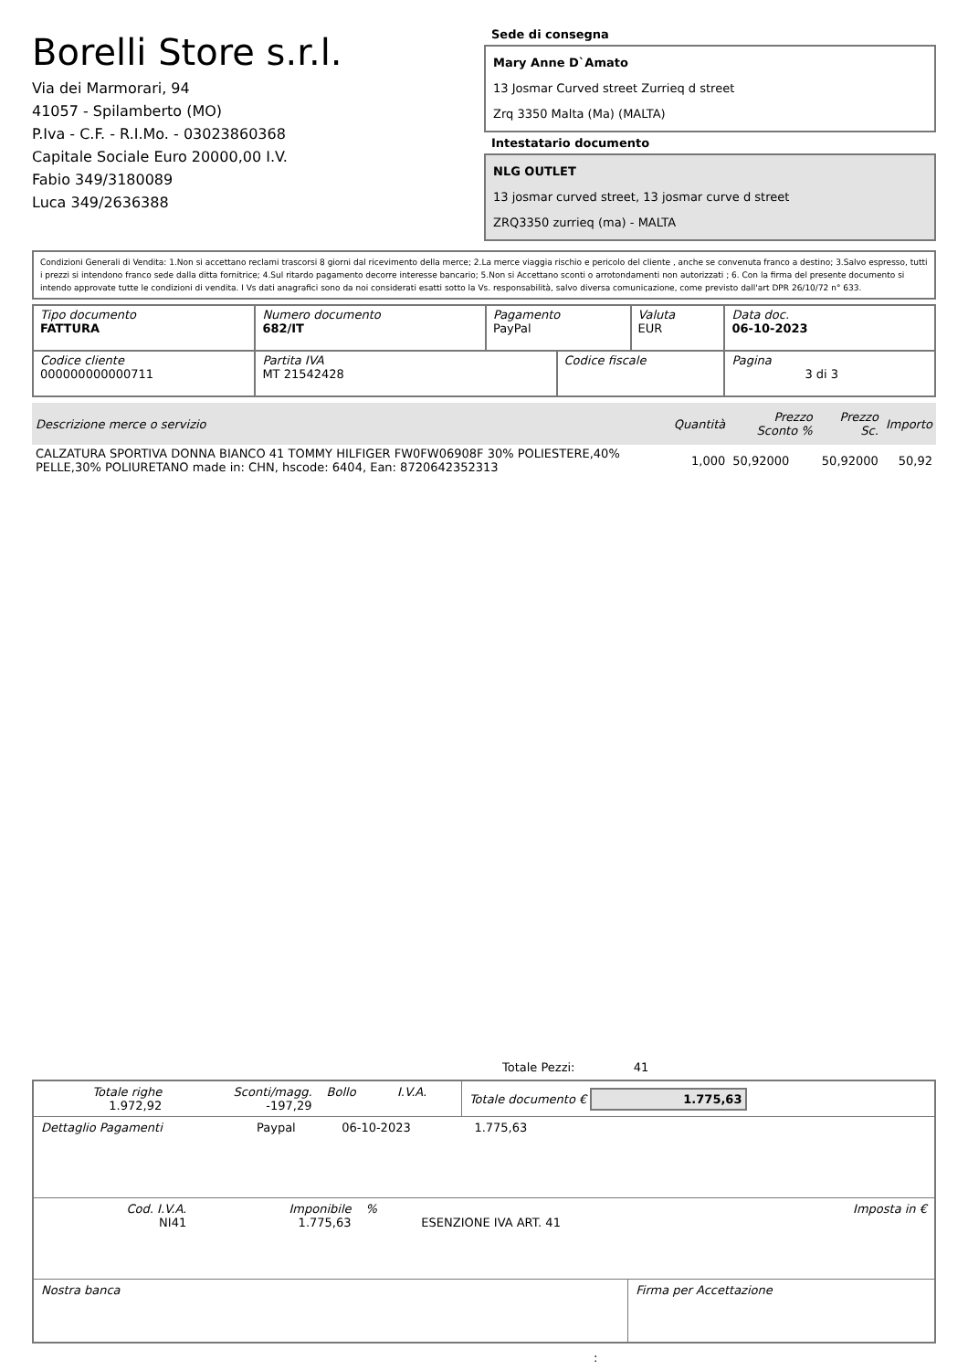Borelli Store s.r.l.
Via dei Marmorari, 94
41057 - Spilamberto (MO)
P.Iva - C.F. - R.I.Mo. - 03023860368
Capitale Sociale Euro 20000,00 I.V.
Fabio 349/3180089
Luca 349/2636388
Sede di consegna
Mary Anne D`Amato
13 Josmar Curved street Zurrieq d street
Zrq 3350 Malta (Ma) (MALTA)
Intestatario documento
NLG OUTLET
13 josmar curved street, 13 josmar curve d street
ZRQ3350 zurrieq (ma) - MALTA
Condizioni Generali di Vendita: 1.Non si accettano reclami trascorsi 8 giorni dal ricevimento della merce; 2.La merce viaggia rischio e pericolo del cliente , anche se convenuta franco a destino; 3.Salvo espresso, tutti i prezzi si intendono franco sede dalla ditta fornitrice; 4.Sul ritardo pagamento decorre interesse bancario; 5.Non si Accettano sconti o arrotondamenti non autorizzati ; 6. Con la firma del presente documento si intendo approvate tutte le condizioni di vendita. I Vs dati anagrafici sono da noi considerati esatti sotto la Vs. responsabilità, salvo diversa comunicazione, come previsto dall'art DPR 26/10/72 n° 633.
| Tipo documento FATTURA | Numero documento 682/IT | Pagamento PayPal | | Valuta EUR | Data doc. 06-10-2023 |
| Codice cliente 000000000000711 | Partita IVA MT 21542428 | | Codice fiscale | | Pagina 3 di 3 |
| Descrizione merce o servizio | Quantità | Prezzo Sconto % | Prezzo Sc. | Importo |
| --- | --- | --- | --- | --- |
| CALZATURA SPORTIVA DONNA BIANCO 41 TOMMY HILFIGER FW0FW06908F 30% POLIESTERE,40% PELLE,30% POLIURETANO made in: CHN, hscode: 6404, Ean: 8720642352313 | 1,000 | 50,92000 | 50,92000 | 50,92 |
Totale Pezzi: 41
| Totale righe 1.972,92 | Sconti/magg. -197,29 | Bollo | I.V.A. | Totale documento € 1.775,63 |
| Dettaglio Pagamenti | Paypal | 06-10-2023 | 1.775,63 | |
| Cod. I.V.A. NI41 | Imponibile 1.775,63 | % | ESENZIONE IVA ART. 41 | Imposta in € |
| Nostra banca | Firma per Accettazione |
: